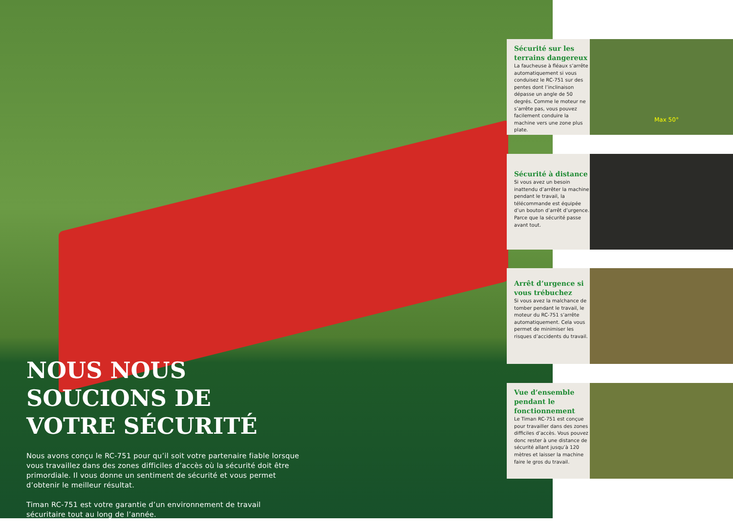NOUS NOUS SOUCIONS DE VOTRE SÉCURITÉ
Nous avons conçu le RC-751 pour qu’il soit votre partenaire fiable lorsque vous travaillez dans des zones difficiles d’accès où la sécurité doit être primordiale. Il vous donne un sentiment de sécurité et vous permet d’obtenir le meilleur résultat.
Timan RC-751 est votre garantie d’un environnement de travail sécuritaire tout au long de l’année.
Sécurité sur les terrains dangereux
La faucheuse à fléaux s’arrête automatiquement si vous conduisez le RC-751 sur des pentes dont l’inclinaison dépasse un angle de 50 degrés. Comme le moteur ne s’arrête pas, vous pouvez facilement conduire la machine vers une zone plus plate.
Max 50°
Sécurité à distance
Si vous avez un besoin inattendu d’arrêter la machine pendant le travail, la télécommande est équipée d’un bouton d’arrêt d’urgence. Parce que la sécurité passe avant tout.
Arrêt d’urgence si vous trébuchez
Si vous avez la malchance de tomber pendant le travail, le moteur du RC-751 s’arrête automatiquement. Cela vous permet de minimiser les risques d’accidents du travail.
Vue d’ensemble pendant le fonctionnement
Le Timan RC-751 est conçue pour travailler dans des zones difficiles d’accès. Vous pouvez donc rester à une distance de sécurité allant jusqu’à 120 mètres et laisser la machine faire le gros du travail.